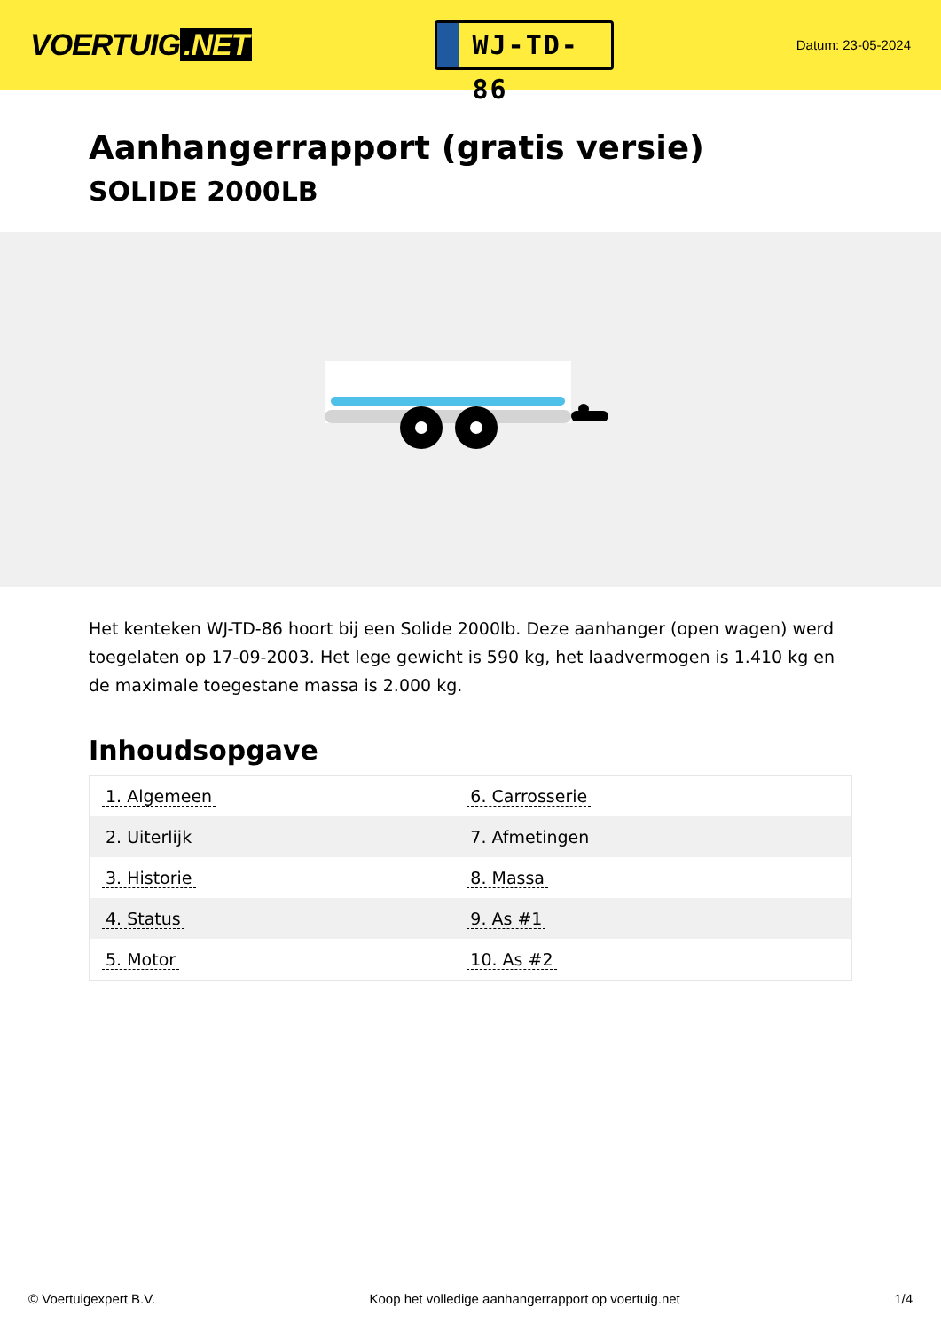VOERTUIG.NET
WJ-TD-86
Datum: 23-05-2024
Aanhangerrapport (gratis versie)
SOLIDE 2000LB
Het kenteken WJ-TD-86 hoort bij een Solide 2000lb. Deze aanhanger (open wagen) werd toegelaten op 17-09-2003. Het lege gewicht is 590 kg, het laadvermogen is 1.410 kg en de maximale toegestane massa is 2.000 kg.
Inhoudsopgave
| 1. Algemeen | 6. Carrosserie |
| 2. Uiterlijk | 7. Afmetingen |
| 3. Historie | 8. Massa |
| 4. Status | 9. As #1 |
| 5. Motor | 10. As #2 |
© Voertuigexpert B.V. Koop het volledige aanhangerrapport op voertuig.net 1/4